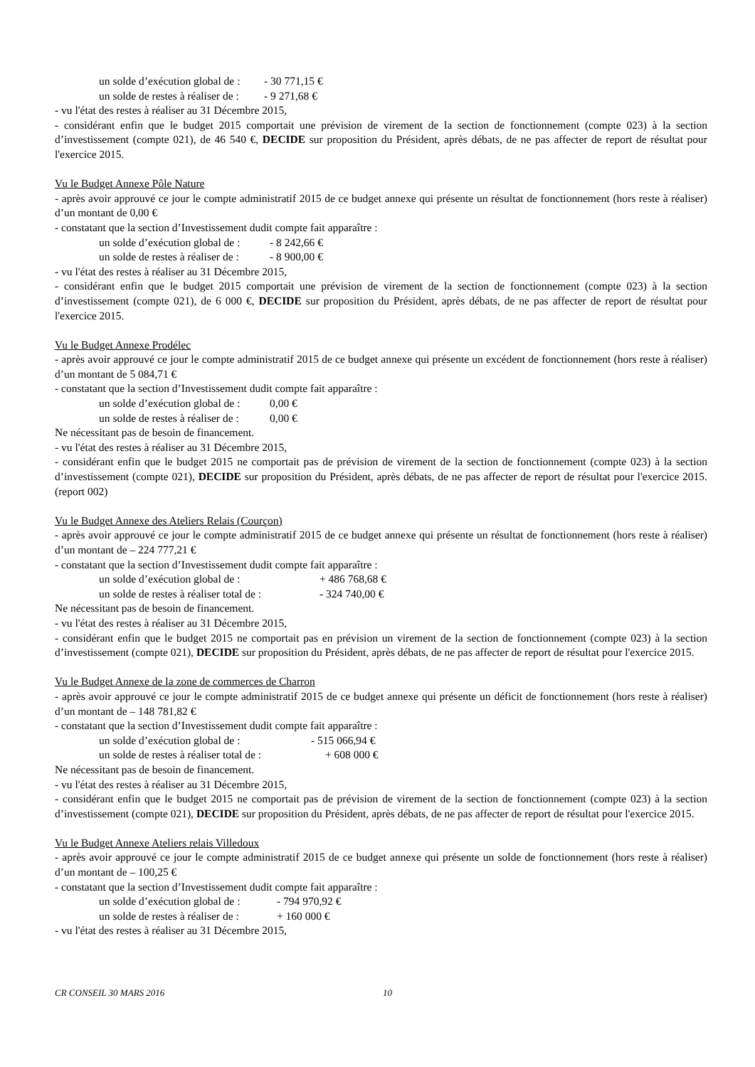un solde d’exécution global de : - 30 771,15 €
un solde de restes à réaliser de : - 9 271,68 €
- vu l'état des restes à réaliser au 31 Décembre 2015,
- considérant enfin que le budget 2015 comportait une prévision de virement de la section de fonctionnement (compte 023) à la section d’investissement (compte 021), de 46 540 €, DECIDE sur proposition du Président, après débats, de ne pas affecter de report de résultat pour l'exercice 2015.
Vu le Budget Annexe Pôle Nature
- après avoir approuvé ce jour le compte administratif 2015 de ce budget annexe qui présente un résultat de fonctionnement (hors reste à réaliser) d’un montant de 0,00 €
- constatant que la section d’Investissement dudit compte fait apparaître :
un solde d’exécution global de : - 8 242,66 €
un solde de restes à réaliser de : - 8 900,00 €
- vu l'état des restes à réaliser au 31 Décembre 2015,
- considérant enfin que le budget 2015 comportait une prévision de virement de la section de fonctionnement (compte 023) à la section d’investissement (compte 021), de 6 000 €, DECIDE sur proposition du Président, après débats, de ne pas affecter de report de résultat pour l'exercice 2015.
Vu le Budget Annexe Prodélec
- après avoir approuvé ce jour le compte administratif 2015 de ce budget annexe qui présente un excédent de fonctionnement (hors reste à réaliser) d’un montant de 5 084,71 €
- constatant que la section d’Investissement dudit compte fait apparaître :
un solde d’exécution global de : 0,00 €
un solde de restes à réaliser de : 0,00 €
Ne nécessitant pas de besoin de financement.
- vu l'état des restes à réaliser au 31 Décembre 2015,
- considérant enfin que le budget 2015 ne comportait pas de prévision de virement de la section de fonctionnement (compte 023) à la section d’investissement (compte 021), DECIDE sur proposition du Président, après débats, de ne pas affecter de report de résultat pour l'exercice 2015. (report 002)
Vu le Budget Annexe des Ateliers Relais (Courçon)
- après avoir approuvé ce jour le compte administratif 2015 de ce budget annexe qui présente un résultat de fonctionnement (hors reste à réaliser) d’un montant de – 224 777,21 €
- constatant que la section d’Investissement dudit compte fait apparaître :
un solde d’exécution global de : + 486 768,68 €
un solde de restes à réaliser total de : - 324 740,00 €
Ne nécessitant pas de besoin de financement.
- vu l'état des restes à réaliser au 31 Décembre 2015,
- considérant enfin que le budget 2015 ne comportait pas en prévision un virement de la section de fonctionnement (compte 023) à la section d’investissement (compte 021), DECIDE sur proposition du Président, après débats, de ne pas affecter de report de résultat pour l'exercice 2015.
Vu le Budget Annexe de la zone de commerces de Charron
- après avoir approuvé ce jour le compte administratif 2015 de ce budget annexe qui présente un déficit de fonctionnement (hors reste à réaliser) d’un montant de – 148 781,82 €
- constatant que la section d’Investissement dudit compte fait apparaître :
un solde d’exécution global de : - 515 066,94 €
un solde de restes à réaliser total de : + 608 000 €
Ne nécessitant pas de besoin de financement.
- vu l'état des restes à réaliser au 31 Décembre 2015,
- considérant enfin que le budget 2015 ne comportait pas de prévision de virement de la section de fonctionnement (compte 023) à la section d’investissement (compte 021), DECIDE sur proposition du Président, après débats, de ne pas affecter de report de résultat pour l'exercice 2015.
Vu le Budget Annexe Ateliers relais Villedoux
- après avoir approuvé ce jour le compte administratif 2015 de ce budget annexe qui présente un solde de fonctionnement (hors reste à réaliser) d’un montant de – 100,25 €
- constatant que la section d’Investissement dudit compte fait apparaître :
un solde d’exécution global de : - 794 970,92 €
un solde de restes à réaliser de : + 160 000 €
- vu l'état des restes à réaliser au 31 Décembre 2015,
CR CONSEIL 30 MARS 2016 10